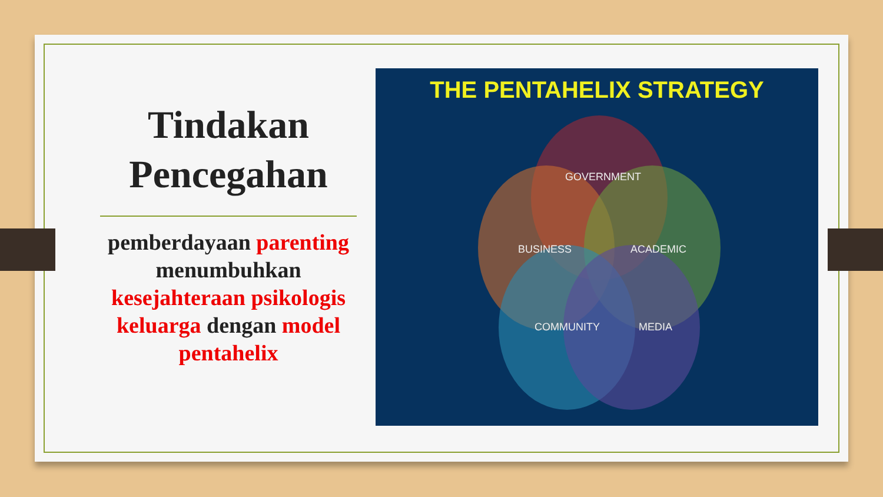Tindakan Pencegahan
pemberdayaan parenting menumbuhkan kesejahteraan psikologis keluarga dengan model pentahelix
THE PENTAHELIX STRATEGY
GOVERNMENT
BUSINESS
ACADEMIC
COMMUNITY
MEDIA